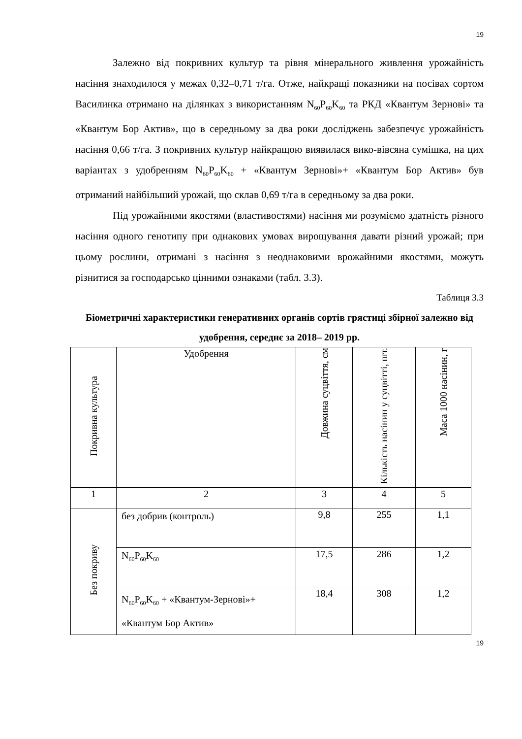19
Залежно від покривних культур та рівня мінерального живлення урожайність насіння знаходилося у межах 0,32–0,71 т/га. Отже, найкращі показники на посівах сортом Василинка отримано на ділянках з використанням N<sub>60</sub>P<sub>60</sub>K<sub>60</sub> та РКД «Квантум Зернові» та «Квантум Бор Актив», що в середньому за два роки досліджень забезпечує урожайність насіння 0,66 т/га. З покривних культур найкращою виявилася вико-вівсяна сумішка, на цих варіантах з удобренням N<sub>60</sub>P<sub>60</sub>K<sub>60</sub> + «Квантум Зернові»+ «Квантум Бор Актив» був отриманий найбільший урожай, що склав 0,69 т/га в середньому за два роки.
Під урожайними якостями (властивостями) насіння ми розуміємо здатність різного насіння одного генотипу при однакових умовах вирощування давати різний урожай; при цьому рослини, отримані з насіння з неоднаковими врожайними якостями, можуть різнитися за господарсько цінними ознаками (табл. 3.3).
Таблиця 3.3
Біометричні характеристики генеративних органів сортів грястиці збірної залежно від удобрення, середнє за 2018– 2019 рр.
| Покривна культура | Удобрення | Довжина суцвіття, см | Кількість насінин у суцвітті, шт. | Маса 1000 насінин, г |
| 1 | 2 | 3 | 4 | 5 |
| Без покриву | без добрив (контроль) | 9,8 | 255 | 1,1 |
| | N<sub>60</sub>P<sub>60</sub>K<sub>60</sub> | 17,5 | 286 | 1,2 |
| | N<sub>60</sub>P<sub>60</sub>K<sub>60</sub> + «Квантум-Зернові»+ «Квантум Бор Актив» | 18,4 | 308 | 1,2 |
19